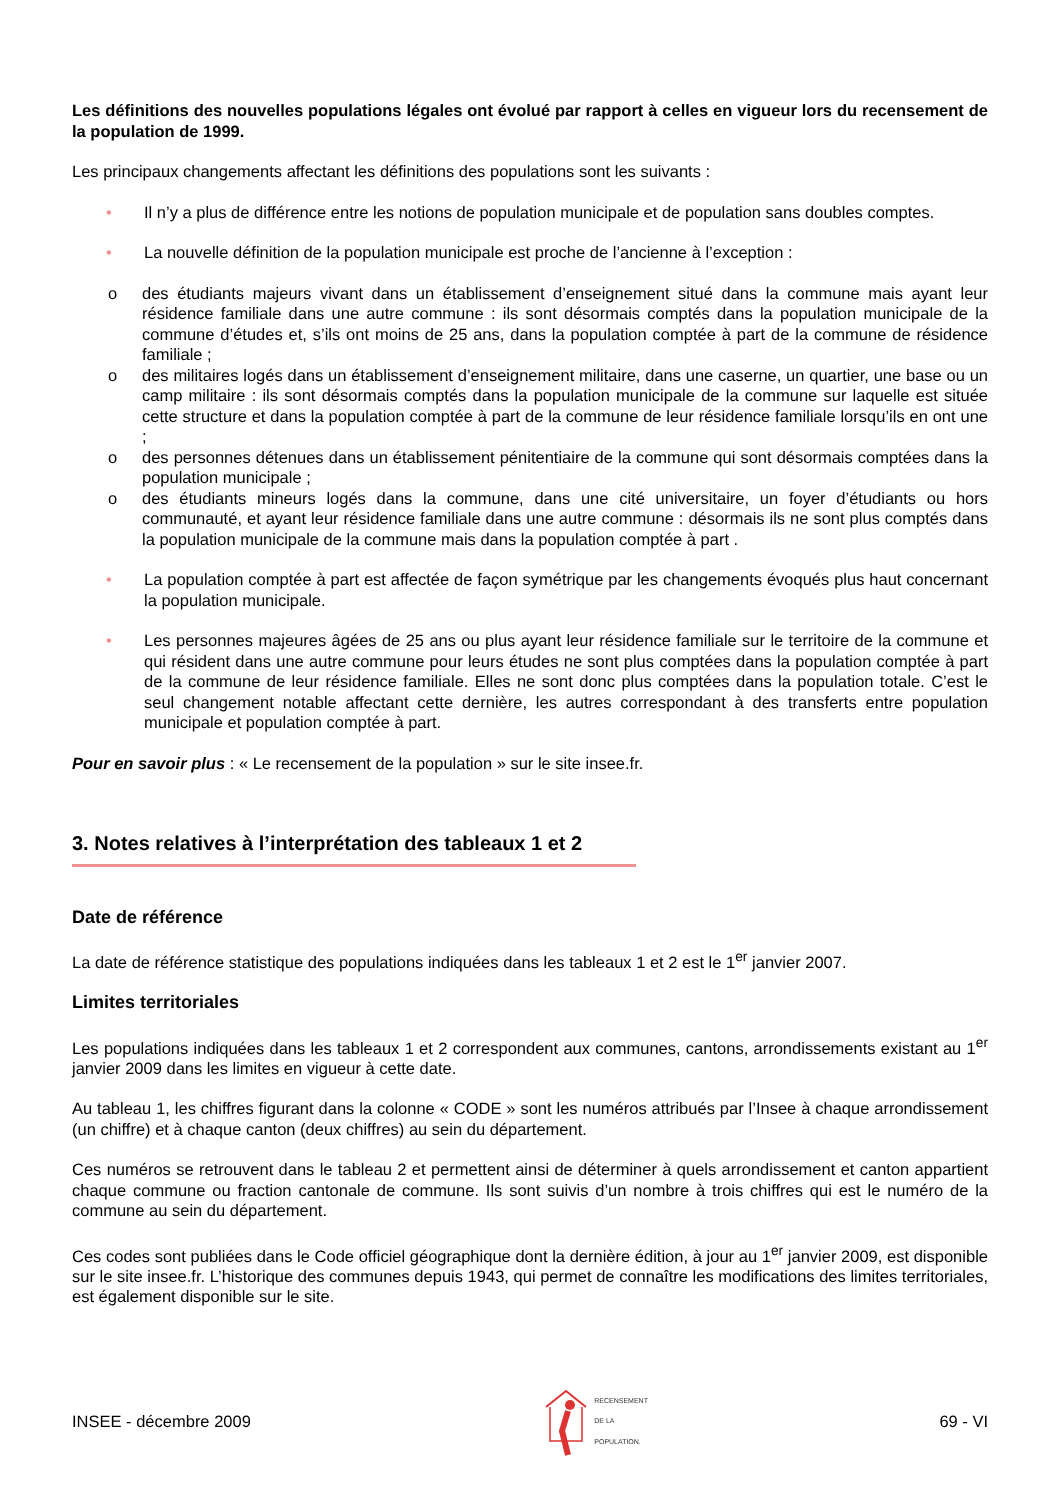Les définitions des nouvelles populations légales ont évolué par rapport à celles en vigueur lors du recensement de la population de 1999.
Les principaux changements affectant les définitions des populations sont les suivants :
• Il n’y a plus de différence entre les notions de population municipale et de population sans doubles comptes.
• La nouvelle définition de la population municipale est proche de l’ancienne à l’exception :
o des étudiants majeurs vivant dans un établissement d’enseignement situé dans la commune mais ayant leur résidence familiale dans une autre commune : ils sont désormais comptés dans la population municipale de la commune d’études et, s’ils ont moins de 25 ans, dans la population comptée à part de la commune de résidence familiale ;
o des militaires logés dans un établissement d’enseignement militaire, dans une caserne, un quartier, une base ou un camp militaire : ils sont désormais comptés dans la population municipale de la commune sur laquelle est située cette structure et dans la population comptée à part de la commune de leur résidence familiale lorsqu’ils en ont une ;
o des personnes détenues dans un établissement pénitentiaire de la commune qui sont désormais comptées dans la population municipale ;
o des étudiants mineurs logés dans la commune, dans une cité universitaire, un foyer d’étudiants ou hors communauté, et ayant leur résidence familiale dans une autre commune : désormais ils ne sont plus comptés dans la population municipale de la commune mais dans la population comptée à part .
• La population comptée à part est affectée de façon symétrique par les changements évoqués plus haut concernant la population municipale.
• Les personnes majeures âgées de 25 ans ou plus ayant leur résidence familiale sur le territoire de la commune et qui résident dans une autre commune pour leurs études ne sont plus comptées dans la population comptée à part de la commune de leur résidence familiale. Elles ne sont donc plus comptées dans la population totale. C’est le seul changement notable affectant cette dernière, les autres correspondant à des transferts entre population municipale et population comptée à part.
Pour en savoir plus : « Le recensement de la population » sur le site insee.fr.
3. Notes relatives à l’interprétation des tableaux 1 et 2
Date de référence
La date de référence statistique des populations indiquées dans les tableaux 1 et 2 est le 1<sup>er</sup> janvier 2007.
Limites territoriales
Les populations indiquées dans les tableaux 1 et 2 correspondent aux communes, cantons, arrondissements existant au 1<sup>er</sup> janvier 2009 dans les limites en vigueur à cette date.
Au tableau 1, les chiffres figurant dans la colonne « CODE » sont les numéros attribués par l’Insee à chaque arrondissement (un chiffre) et à chaque canton (deux chiffres) au sein du département.
Ces numéros se retrouvent dans le tableau 2 et permettent ainsi de déterminer à quels arrondissement et canton appartient chaque commune ou fraction cantonale de commune. Ils sont suivis d’un nombre à trois chiffres qui est le numéro de la commune au sein du département.
Ces codes sont publiées dans le Code officiel géographique dont la dernière édition, à jour au 1<sup>er</sup> janvier 2009, est disponible sur le site insee.fr. L’historique des communes depuis 1943, qui permet de connaître les modifications des limites territoriales, est également disponible sur le site.
INSEE - décembre 2009 RECENSEMENT
DE LA
POPULATION. 69 - VI